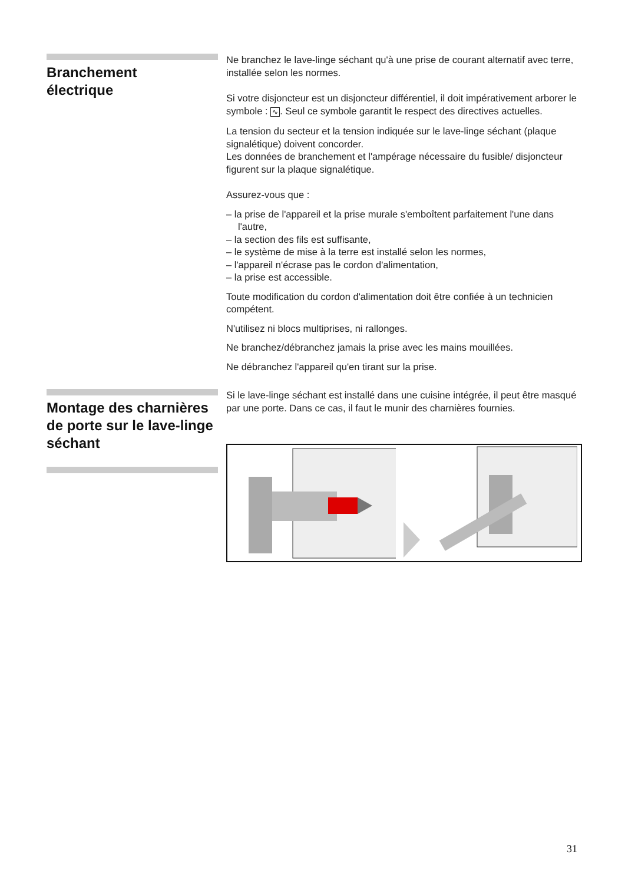Branchement
électrique
Ne branchez le lave-linge séchant qu'à une prise de courant alternatif avec terre, installée selon les normes.
Si votre disjoncteur est un disjoncteur différentiel, il doit impérativement arborer le symbole : ∿. Seul ce symbole garantit le respect des directives actuelles.
La tension du secteur et la tension indiquée sur le lave-linge séchant (plaque signalétique) doivent concorder.
Les données de branchement et l'ampérage nécessaire du fusible/ disjoncteur figurent sur la plaque signalétique.
Assurez-vous que :
– la prise de l'appareil et la prise murale s'emboîtent parfaitement l'une dans l'autre,
– la section des fils est suffisante,
– le système de mise à la terre est installé selon les normes,
– l'appareil n'écrase pas le cordon d'alimentation,
– la prise est accessible.
Toute modification du cordon d'alimentation doit être confiée à un technicien compétent.
N'utilisez ni blocs multiprises, ni rallonges.
Ne branchez/débranchez jamais la prise avec les mains mouillées.
Ne débranchez l'appareil qu'en tirant sur la prise.
Montage des charnières de porte sur le lave-linge séchant
Si le lave-linge séchant est installé dans une cuisine intégrée, il peut être masqué par une porte. Dans ce cas, il faut le munir des charnières fournies.
31